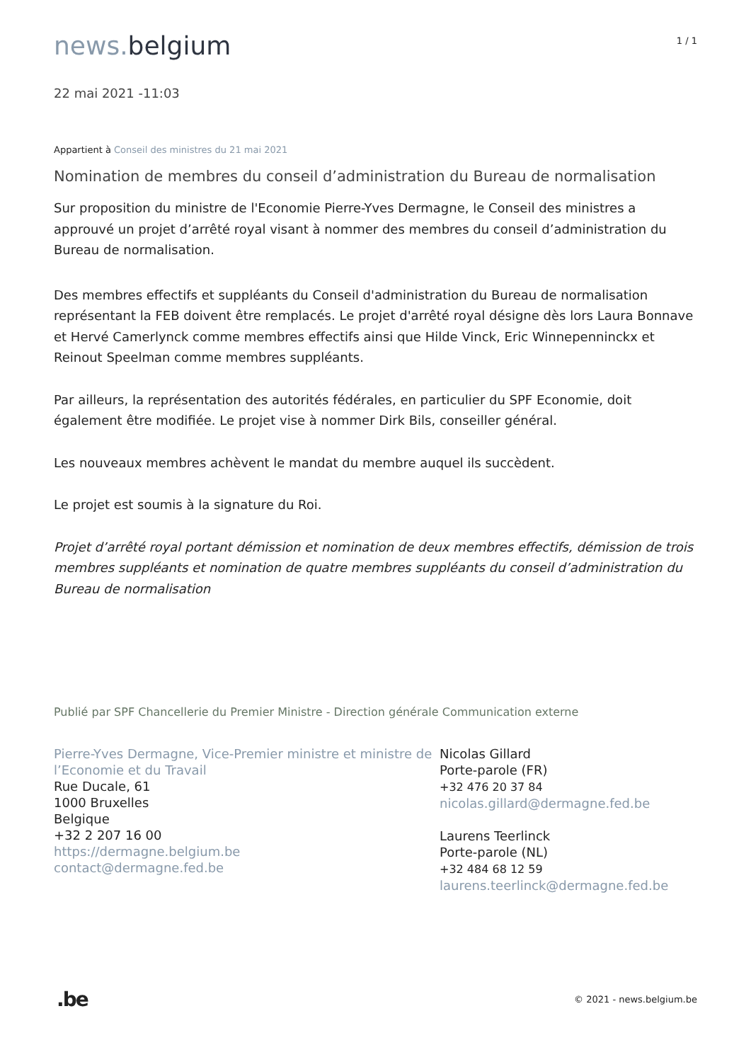news. belgium
1 / 1
22 mai 2021 -11:03
Appartient à Conseil des ministres du 21 mai 2021
Nomination de membres du conseil d’administration du Bureau de normalisation
Sur proposition du ministre de l'Economie Pierre-Yves Dermagne, le Conseil des ministres a approuvé un projet d’arrêté royal visant à nommer des membres du conseil d’administration du Bureau de normalisation.
Des membres effectifs et suppléants du Conseil d'administration du Bureau de normalisation représentant la FEB doivent être remplacés. Le projet d'arrêté royal désigne dès lors Laura Bonnave et Hervé Camerlynck comme membres effectifs ainsi que Hilde Vinck, Eric Winnepenninckx et Reinout Speelman comme membres suppléants.
Par ailleurs, la représentation des autorités fédérales, en particulier du SPF Economie, doit également être modifiée. Le projet vise à nommer Dirk Bils, conseiller général.
Les nouveaux membres achèvent le mandat du membre auquel ils succèdent.
Le projet est soumis à la signature du Roi.
Projet d’arrêté royal portant démission et nomination de deux membres effectifs, démission de trois membres suppléants et nomination de quatre membres suppléants du conseil d’administration du Bureau de normalisation
Publié par SPF Chancellerie du Premier Ministre - Direction générale Communication externe
Pierre-Yves Dermagne, Vice-Premier ministre et ministre de l’Economie et du Travail
Rue Ducale, 61
1000 Bruxelles
Belgique
+32 2 207 16 00
https://dermagne.belgium.be
contact@dermagne.fed.be
Nicolas Gillard
Porte-parole (FR)
+32 476 20 37 84
nicolas.gillard@dermagne.fed.be
Laurens Teerlinck
Porte-parole (NL)
+32 484 68 12 59
laurens.teerlinck@dermagne.fed.be
.be
© 2021 - news.belgium.be